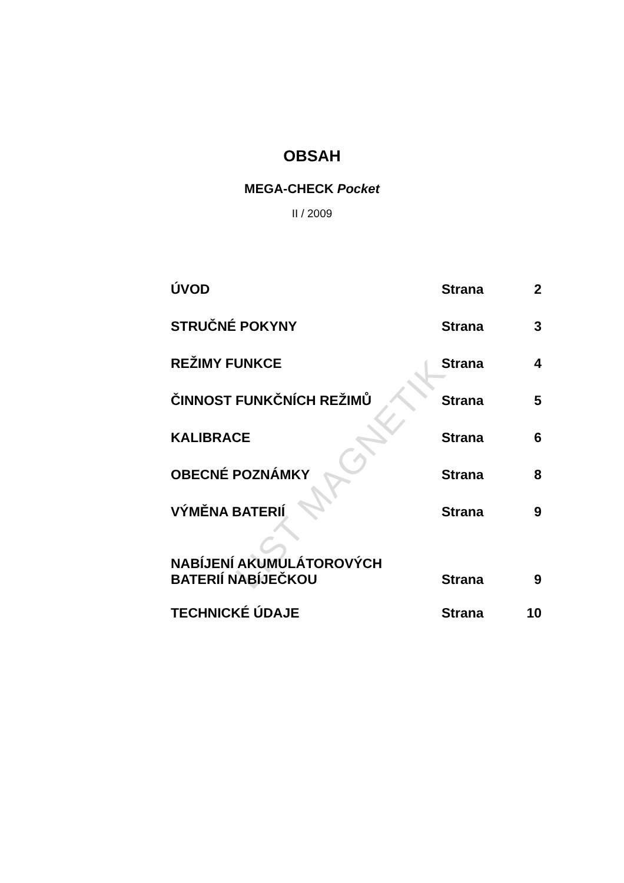LIST MAGNETIK
OBSAH
MEGA-CHECK Pocket
II / 2009
| ÚVOD | Strana | 2 |
| STRUČNÉ POKYNY | Strana | 3 |
| REŽIMY FUNKCE | Strana | 4 |
| ČINNOST FUNKČNÍCH REŽIMŮ | Strana | 5 |
| KALIBRACE | Strana | 6 |
| OBECNÉ POZNÁMKY | Strana | 8 |
| VÝMĚNA BATERIÍ | Strana | 9 |
| NABÍJENÍ AKUMULÁTOROVÝCH BATERIÍ NABÍJEČKOU | Strana | 9 |
| TECHNICKÉ ÚDAJE | Strana | 10 |